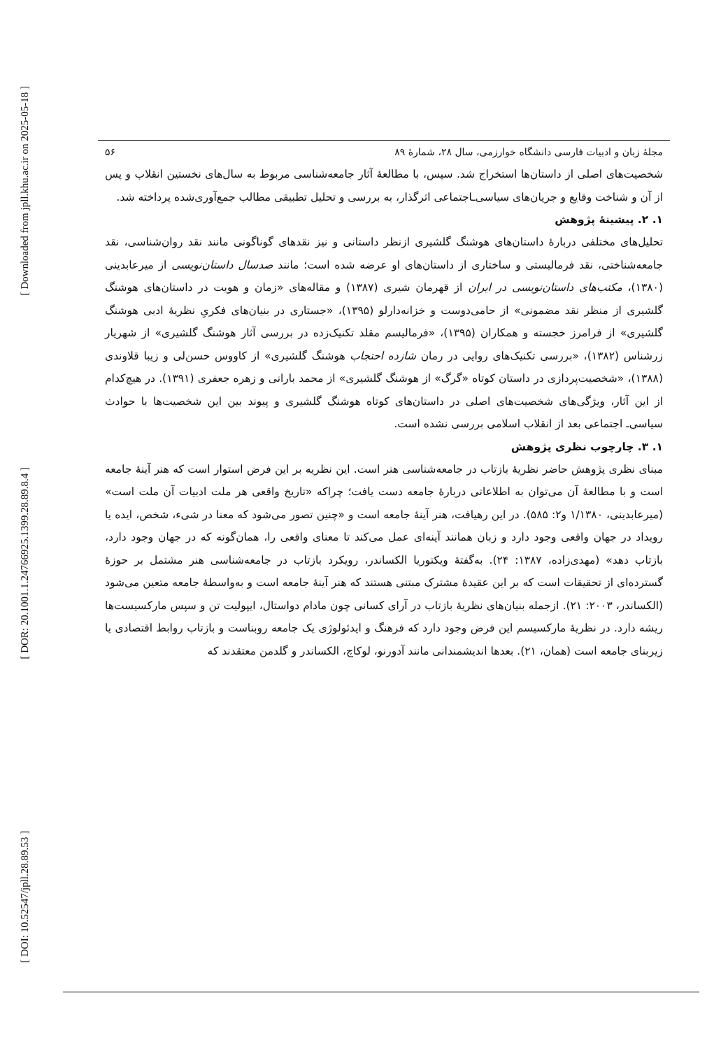[ Downloaded from jpll.khu.ac.ir on 2025-05-18 ]
[ DOR: 20.1001.1.24766925.1399.28.89.8.4 ]
[ DOI: 10.52547/jpll.28.89.53 ]
۵۶ مجلهٔ زبان و ادبیات فارسی دانشگاه خوارزمی، سال ۲۸، شمارهٔ ۸۹
شخصیت‌های اصلی از داستان‌ها استخراج شد. سپس، با مطالعهٔ آثار جامعه‌شناسی مربوط به سال‌های نخستین انقلاب و پس از آن و شناخت وقایع و جریان‌های سیاسی‌ـاجتماعی اثرگذار، به بررسی و تحلیل تطبیقی مطالب جمع‌آوری‌شده پرداخته شد.
۱. ۲. پیشینهٔ پژوهش
تحلیل‌های مختلفی دربارهٔ داستان‌های هوشنگ گلشیری ازنظر داستانی و نیز نقدهای گوناگونی مانند نقد روان‌شناسی، نقد جامعه‌شناختی، نقد فرمالیستی و ساختاری از داستان‌های او عرضه شده است؛ مانند صدسال داستان‌نویسی از میرعابدینی (۱۳۸۰)، مکتب‌های داستان‌نویسی در ایران از قهرمان شیری (۱۳۸۷) و مقاله‌های «زمان و هویت در داستان‌های هوشنگ گلشیری از منظر نقد مضمونی» از حامی‌دوست و خزانه‌دارلو (۱۳۹۵)، «جستاری در بنیان‌های فکریِ نظریهٔ ادبی هوشنگ گلشیری» از فرامرز خجسته و همکاران (۱۳۹۵)، «فرمالیسم مقلد تکنیک‌زده در بررسی آثار هوشنگ گلشیری» از شهریار زرشناس (۱۳۸۲)، «بررسی تکنیک‌های روایی در رمان شازده احتجاب هوشنگ گلشیری» از کاووس حسن‌لی و زیبا قلاوندی (۱۳۸۸)، «شخصیت‌پردازی در داستان کوتاه «گرگ» از هوشنگ گلشیری» از محمد بارانی و زهره جعفری (۱۳۹۱). در هیچ‌کدام از این آثار، ویژگی‌های شخصیت‌های اصلی در داستان‌های کوتاه هوشنگ گلشیری و پیوند بین این شخصیت‌ها با حوادث سیاسی‌ـ اجتماعی بعد از انقلاب اسلامی بررسی نشده است.
۱. ۳. چارچوب نظری پژوهش
مبنای نظری پژوهش حاضر نظریهٔ بازتاب در جامعه‌شناسی هنر است. این نظریه بر این فرض استوار است که هنر آینهٔ جامعه است و با مطالعهٔ آن می‌توان به اطلاعاتی دربارهٔ جامعه دست یافت؛ چراکه «تاریخ واقعی هر ملت ادبیات آن ملت است» (میرعابدینی، ۱/۱۳۸۰ و۲: ۵۸۵). در این رهیافت، هنر آینهٔ جامعه است و «چنین تصور می‌شود که معنا در شیء، شخص، ایده یا رویداد در جهان واقعی وجود دارد و زبان همانند آینه‌ای عمل می‌کند تا معنای واقعی را، همان‌گونه که در جهان وجود دارد، بازتاب دهد» (مهدی‌زاده، ۱۳۸۷: ۲۴). به‌گفتهٔ ویکتوریا الکساندر، رویکرد بازتاب در جامعه‌شناسی هنر مشتمل بر حوزهٔ گسترده‌ای از تحقیقات است که بر این عقیدهٔ مشترک مبتنی هستند که هنر آینهٔ جامعه است و به‌واسطهٔ جامعه متعین می‌شود (الکساندر، ۲۰۰۳: ۲۱). ازجمله بنیان‌های نظریهٔ بازتاب در آرای کسانی چون مادام دواستال، ایپولیت تن و سپس مارکسیست‌ها ریشه دارد. در نظریهٔ مارکسیسم این فرض وجود دارد که فرهنگ و ایدئولوژی یک جامعه روبناست و بازتاب روابط اقتصادی یا زیربنای جامعه است (همان، ۲۱). بعدها اندیشمندانی مانند آدورنو، لوکاچ، الکساندر و گلدمن معتقدند که